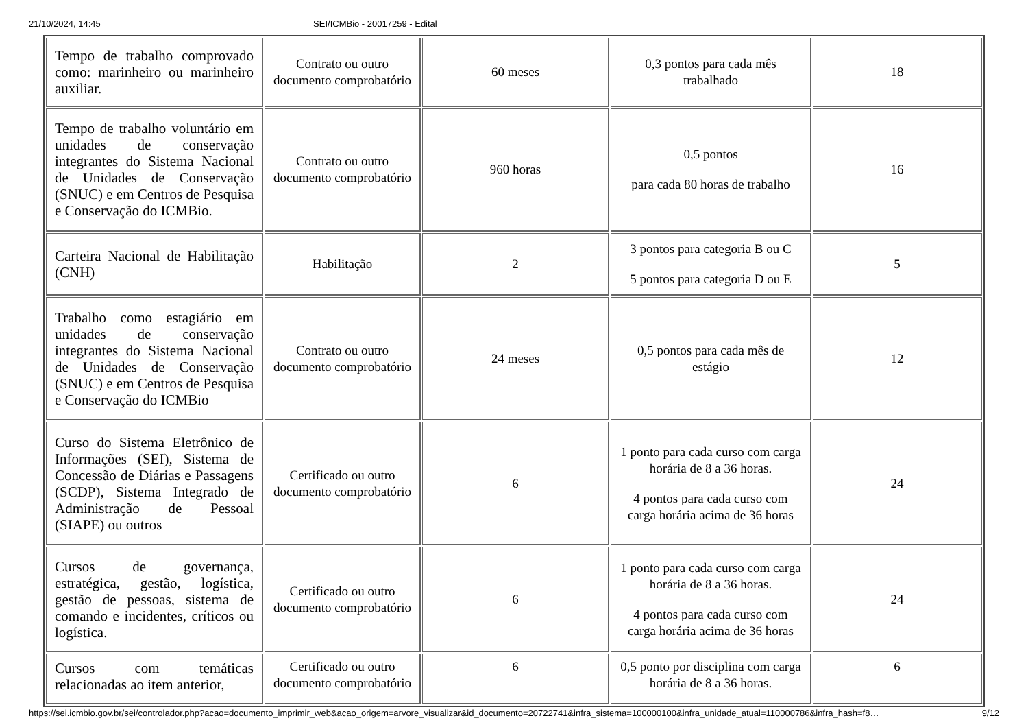21/10/2024, 14:45 SEI/ICMBio - 20017259 - Edital
| Tempo de trabalho comprovado como: marinheiro ou marinheiro auxiliar. | Contrato ou outro documento comprobatório | 60 meses | 0,3 pontos para cada mês trabalhado | 18 |
| Tempo de trabalho voluntário em unidades de conservação integrantes do Sistema Nacional de Unidades de Conservação (SNUC) e em Centros de Pesquisa e Conservação do ICMBio. | Contrato ou outro documento comprobatório | 960 horas | 0,5 pontos para cada 80 horas de trabalho | 16 |
| Carteira Nacional de Habilitação (CNH) | Habilitação | 2 | 3 pontos para categoria B ou C 5 pontos para categoria D ou E | 5 |
| Trabalho como estagiário em unidades de conservação integrantes do Sistema Nacional de Unidades de Conservação (SNUC) e em Centros de Pesquisa e Conservação do ICMBio | Contrato ou outro documento comprobatório | 24 meses | 0,5 pontos para cada mês de estágio | 12 |
| Curso do Sistema Eletrônico de Informações (SEI), Sistema de Concessão de Diárias e Passagens (SCDP), Sistema Integrado de Administração de Pessoal (SIAPE) ou outros | Certificado ou outro documento comprobatório | 6 | 1 ponto para cada curso com carga horária de 8 a 36 horas. 4 pontos para cada curso com carga horária acima de 36 horas | 24 |
| Cursos de governança, estratégica, gestão, logística, gestão de pessoas, sistema de comando e incidentes, críticos ou logística. | Certificado ou outro documento comprobatório | 6 | 1 ponto para cada curso com carga horária de 8 a 36 horas. 4 pontos para cada curso com carga horária acima de 36 horas | 24 |
| Cursos com temáticas relacionadas ao item anterior, | Certificado ou outro documento comprobatório | 6 | 0,5 ponto por disciplina com carga horária de 8 a 36 horas. | 6 |
https://sei.icmbio.gov.br/sei/controlador.php?acao=documento_imprimir_web&acao_origem=arvore_visualizar&id_documento=20722741&infra_sistema=100000100&infra_unidade_atual=110000786&infra_hash=f8… 9/12